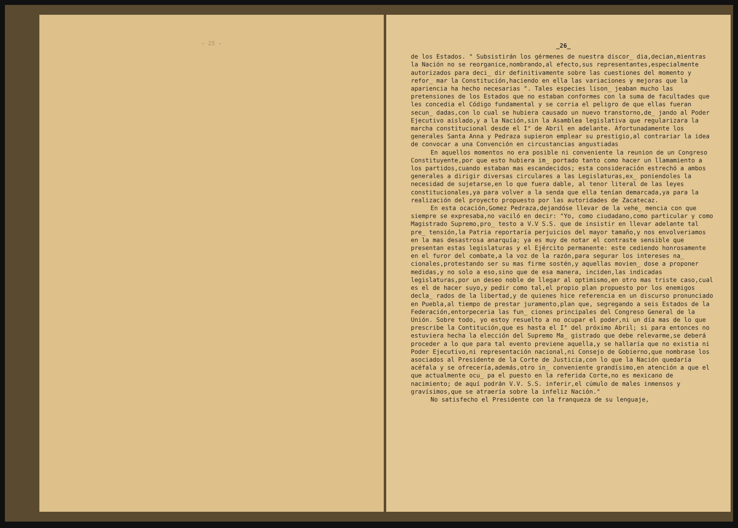- 25 -
_26_
de los Estados. " Subsistirán los gérmenes de nuestra discor_ dia,decian,mientras la Nación no se reorganice,nombrando,al efecto,sus representantes,especialmente autorizados para deci_ dir definitivamente sobre las cuestiones del momento y refor_ mar la Constitución,haciendo en ella las variaciones y mejoras que la apariencia ha hecho necesarias ". Tales especies lison_ jeaban mucho las pretensiones de los Estados que no estaban conformes con la suma de facultades que les concedia el Código fundamental y se corria el peligro de que ellas fueran secun_ dadas,con lo cual se hubiera causado un nuevo transtorno,de_ jando al Poder Ejecutivo aislado,y a la Nación,sin la Asamblea legislativa que regularizara la marcha constitucional desde el I° de Abril en adelante. Afortunadamente los generales Santa Anna y Pedraza supieron emplear su prestigio,al contrariar la idea de convocar a una Convención en circustancias angustiadas
En aquellos momentos no era posible ni conveniente la reunion de un Congreso Constituyente,por que esto hubiera im_ portado tanto como hacer un llamamiento a los partidos,cuando estaban mas escandecidos; esta consideración estrechó a ambos generales a dirigir diversas circulares a las Legislaturas,ex_ poniendoles la necesidad de sujetarse,en lo que fuera dable, al tenor literal de las leyes constitucionales,ya para volver a la senda que ella tenían demarcada,ya para la realización del proyecto propuesto por las autoridades de Zacatecaz.
En esta ocación,Gomez Pedraza,dejandóse llevar de la vehe_ mencia con que siempre se expresaba,no vaciló en decir: "Yo, como ciudadano,como particular y como Magistrado Supremo,pro_ testo a V.V S.S. que de insistir en llevar adelante tal pre_ tensión,la Patria reportaría perjuicios del mayor tamaño,y nos envolveriamos en la mas desastrosa anarquía; ya es muy de notar el contraste sensible que presentan estas legislaturas y el Ejército permanente: este cediendo honrosamente en el furor del combate,a la voz de la razón,para segurar los intereses na_ cionales,protestando ser su mas firme sostén,y aquellas movien_ dose a proponer medidas,y no solo a eso,sino que de esa manera, inciden,las indicadas legislaturas,por un deseo noble de llegar al optimismo,en otro mas triste caso,cual es el de hacer suyo,y pedir como tal,el propio plan propuesto por los enemigos decla_ rados de la libertad,y de quienes hice referencia en un discurso pronunciado en Puebla,al tiempo de prestar juramento,plan que, segregando a seis Estados de la Federación,entorpeceria las fun_ ciones principales del Congreso General de la Unión. Sobre todo, yo estoy resuelto a no ocupar el poder,ni un día mas de lo que prescribe la Contitución,que es hasta el I° del próximo Abril; si para entonces no estuviera hecha la elección del Supremo Ma_ gistrado que debe relevarme,se deberá proceder a lo que para tal evento previene aquella,y se hallaría que no existia ni Poder Ejecutivo,ni representación nacional,ni Consejo de Gobierno,que nombrase los asociados al Presidente de la Corte de Justicia,con lo que la Nación quedaría acéfala y se ofrecería,además,otro in_ conveniente grandísimo,en atención a que el que actualmente ocu_ pa el puesto en la referida Corte,no es mexicano de nacimiento; de aquí podrán V.V. S.S. inferir,el cúmulo de males inmensos y gravísimos,que se atraería sobre la infeliz Nación."
No satisfecho el Presidente con la franqueza de su lenguaje,